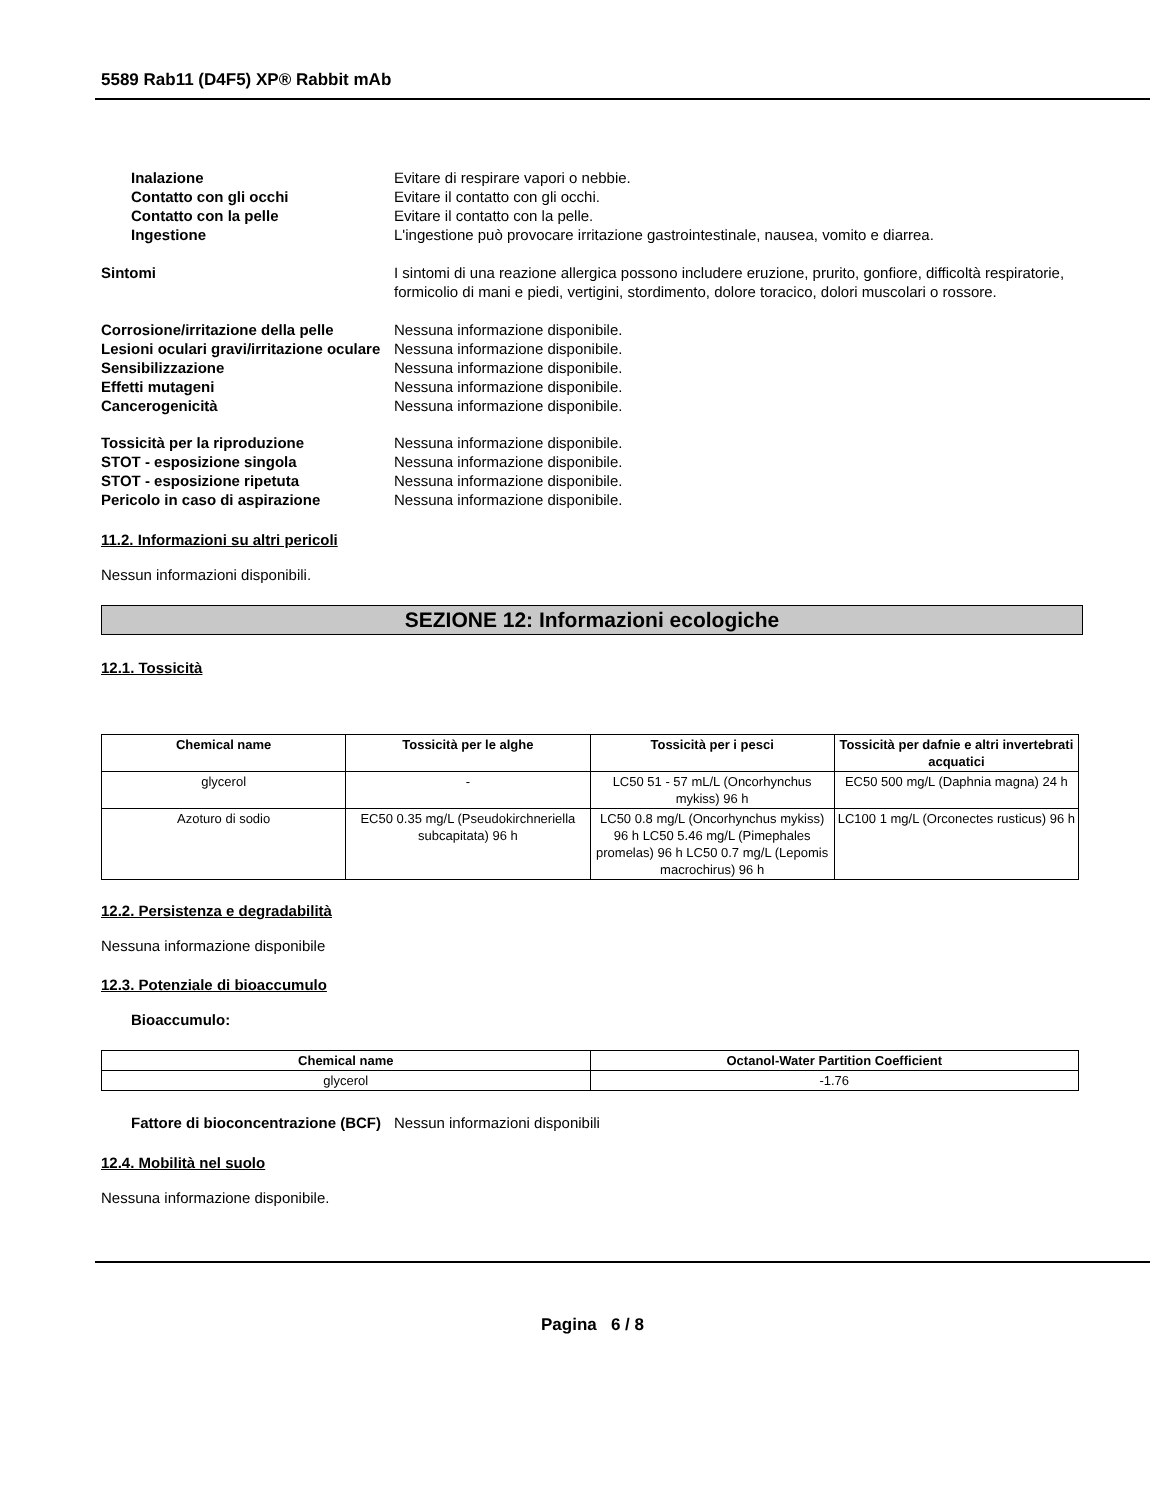5589 Rab11 (D4F5) XP® Rabbit mAb
Inalazione Evitare di respirare vapori o nebbie.
Contatto con gli occhi Evitare il contatto con gli occhi.
Contatto con la pelle Evitare il contatto con la pelle.
Ingestione L'ingestione può provocare irritazione gastrointestinale, nausea, vomito e diarrea.
Sintomi I sintomi di una reazione allergica possono includere eruzione, prurito, gonfiore, difficoltà respiratorie, formicolio di mani e piedi, vertigini, stordimento, dolore toracico, dolori muscolari o rossore.
Corrosione/irritazione della pelle
Nessuna informazione disponibile.
Lesioni oculari gravi/irritazione oculare
Nessuna informazione disponibile.
Sensibilizzazione Nessuna informazione disponibile.
Effetti mutageni Nessuna informazione disponibile.
Cancerogenicità Nessuna informazione disponibile.
Tossicità per la riproduzione Nessuna informazione disponibile.
STOT - esposizione singola Nessuna informazione disponibile.
STOT - esposizione ripetuta Nessuna informazione disponibile.
Pericolo in caso di aspirazione Nessuna informazione disponibile.
11.2. Informazioni su altri pericoli
Nessun informazioni disponibili.
SEZIONE 12: Informazioni ecologiche
12.1. Tossicità
| Chemical name | Tossicità per le alghe | Tossicità per i pesci | Tossicità per dafnie e altri invertebrati acquatici |
| --- | --- | --- | --- |
| glycerol | - | LC50 51 - 57 mL/L (Oncorhynchus mykiss) 96 h | EC50 500 mg/L (Daphnia magna) 24 h |
| Azoturo di sodio | EC50 0.35 mg/L (Pseudokirchneriella subcapitata) 96 h | LC50 0.8 mg/L (Oncorhynchus mykiss) 96 h LC50 5.46 mg/L (Pimephales promelas) 96 h LC50 0.7 mg/L (Lepomis macrochirus) 96 h | LC100 1 mg/L (Orconectes rusticus) 96 h |
12.2. Persistenza e degradabilità
Nessuna informazione disponibile
12.3. Potenziale di bioaccumulo
Bioaccumulo:
| Chemical name | Octanol-Water Partition Coefficient |
| --- | --- |
| glycerol | -1.76 |
Fattore di bioconcentrazione (BCF)
Nessun informazioni disponibili
12.4. Mobilità nel suolo
Nessuna informazione disponibile.
Pagina 6 / 8